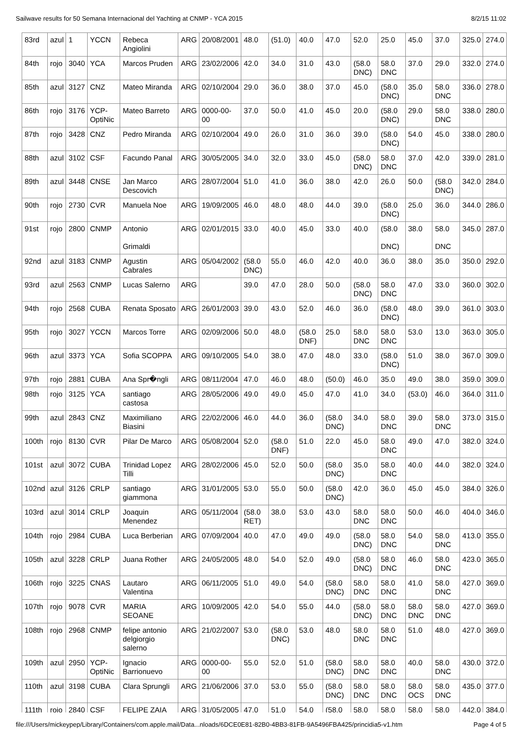Sailwave results for 50 Semana Internacional del Yachting at CNMP - YCA 2015 8/2/15 11:02
| 83rd | azul | 1 | YCCN | Rebeca Angiolini | ARG | 20/08/2001 | 48.0 | (51.0) | 40.0 | 47.0 | 52.0 | 25.0 | 45.0 | 37.0 | 325.0 | 274.0 |
| 84th | rojo | 3040 | YCA | Marcos Pruden | ARG | 23/02/2006 | 42.0 | 34.0 | 31.0 | 43.0 | (58.0 DNC) | 58.0 DNC | 37.0 | 29.0 | 332.0 | 274.0 |
| 85th | azul | 3127 | CNZ | Mateo Miranda | ARG | 02/10/2004 | 29.0 | 36.0 | 38.0 | 37.0 | 45.0 | (58.0 DNC) | 35.0 | 58.0 DNC | 336.0 | 278.0 |
| 86th | rojo | 3176 | YCP-OptiNic | Mateo Barreto | ARG | 0000-00-00 | 37.0 | 50.0 | 41.0 | 45.0 | 20.0 | (58.0 DNC) | 29.0 | 58.0 DNC | 338.0 | 280.0 |
| 87th | rojo | 3428 | CNZ | Pedro Miranda | ARG | 02/10/2004 | 49.0 | 26.0 | 31.0 | 36.0 | 39.0 | (58.0 DNC) | 54.0 | 45.0 | 338.0 | 280.0 |
| 88th | azul | 3102 | CSF | Facundo Panal | ARG | 30/05/2005 | 34.0 | 32.0 | 33.0 | 45.0 | (58.0 DNC) | 58.0 DNC | 37.0 | 42.0 | 339.0 | 281.0 |
| 89th | azul | 3448 | CNSE | Jan Marco Descovich | ARG | 28/07/2004 | 51.0 | 41.0 | 36.0 | 38.0 | 42.0 | 26.0 | 50.0 | (58.0 DNC) | 342.0 | 284.0 |
| 90th | rojo | 2730 | CVR | Manuela Noe | ARG | 19/09/2005 | 46.0 | 48.0 | 48.0 | 44.0 | 39.0 | (58.0 DNC) | 25.0 | 36.0 | 344.0 | 286.0 |
| 91st | rojo | 2800 | CNMP | Antonio Grimaldi | ARG | 02/01/2015 | 33.0 | 40.0 | 45.0 | 33.0 | 40.0 | (58.0 DNC) | 38.0 | 58.0 DNC | 345.0 | 287.0 |
| 92nd | azul | 3183 | CNMP | Agustin Cabrales | ARG | 05/04/2002 | (58.0 DNC) | 55.0 | 46.0 | 42.0 | 40.0 | 36.0 | 38.0 | 35.0 | 350.0 | 292.0 |
| 93rd | azul | 2563 | CNMP | Lucas Salerno | ARG | | 39.0 | 47.0 | 28.0 | 50.0 | (58.0 DNC) | 58.0 DNC | 47.0 | 33.0 | 360.0 | 302.0 |
| 94th | rojo | 2568 | CUBA | Renata Sposato | ARG | 26/01/2003 | 39.0 | 43.0 | 52.0 | 46.0 | 36.0 | (58.0 DNC) | 48.0 | 39.0 | 361.0 | 303.0 |
| 95th | rojo | 3027 | YCCN | Marcos Torre | ARG | 02/09/2006 | 50.0 | 48.0 | (58.0 DNF) | 25.0 | 58.0 DNC | 58.0 DNC | 53.0 | 13.0 | 363.0 | 305.0 |
| 96th | azul | 3373 | YCA | Sofia SCOPPA | ARG | 09/10/2005 | 54.0 | 38.0 | 47.0 | 48.0 | 33.0 | (58.0 DNC) | 51.0 | 38.0 | 367.0 | 309.0 |
| 97th | rojo | 2881 | CUBA | Ana Spr�ngli | ARG | 08/11/2004 | 47.0 | 46.0 | 48.0 | (50.0) | 46.0 | 35.0 | 49.0 | 38.0 | 359.0 | 309.0 |
| 98th | rojo | 3125 | YCA | santiago castosa | ARG | 28/05/2006 | 49.0 | 49.0 | 45.0 | 47.0 | 41.0 | 34.0 | (53.0) | 46.0 | 364.0 | 311.0 |
| 99th | azul | 2843 | CNZ | Maximiliano Biasini | ARG | 22/02/2006 | 46.0 | 44.0 | 36.0 | (58.0 DNC) | 34.0 | 58.0 DNC | 39.0 | 58.0 DNC | 373.0 | 315.0 |
| 100th | rojo | 8130 | CVR | Pilar De Marco | ARG | 05/08/2004 | 52.0 | (58.0 DNF) | 51.0 | 22.0 | 45.0 | 58.0 DNC | 49.0 | 47.0 | 382.0 | 324.0 |
| 101st | azul | 3072 | CUBA | Trinidad Lopez Tilli | ARG | 28/02/2006 | 45.0 | 52.0 | 50.0 | (58.0 DNC) | 35.0 | 58.0 DNC | 40.0 | 44.0 | 382.0 | 324.0 |
| 102nd | azul | 3126 | CRLP | santiago giammona | ARG | 31/01/2005 | 53.0 | 55.0 | 50.0 | (58.0 DNC) | 42.0 | 36.0 | 45.0 | 45.0 | 384.0 | 326.0 |
| 103rd | azul | 3014 | CRLP | Joaquin Menendez | ARG | 05/11/2004 | (58.0 RET) | 38.0 | 53.0 | 43.0 | 58.0 DNC | 58.0 DNC | 50.0 | 46.0 | 404.0 | 346.0 |
| 104th | rojo | 2984 | CUBA | Luca Berberian | ARG | 07/09/2004 | 40.0 | 47.0 | 49.0 | 49.0 | (58.0 DNC) | 58.0 DNC | 54.0 | 58.0 DNC | 413.0 | 355.0 |
| 105th | azul | 3228 | CRLP | Juana Rother | ARG | 24/05/2005 | 48.0 | 54.0 | 52.0 | 49.0 | (58.0 DNC) | 58.0 DNC | 46.0 | 58.0 DNC | 423.0 | 365.0 |
| 106th | rojo | 3225 | CNAS | Lautaro Valentina | ARG | 06/11/2005 | 51.0 | 49.0 | 54.0 | (58.0 DNC) | 58.0 DNC | 58.0 DNC | 41.0 | 58.0 DNC | 427.0 | 369.0 |
| 107th | rojo | 9078 | CVR | MARIA SEOANE | ARG | 10/09/2005 | 42.0 | 54.0 | 55.0 | 44.0 | (58.0 DNC) | 58.0 DNC | 58.0 DNC | 58.0 DNC | 427.0 | 369.0 |
| 108th | rojo | 2968 | CNMP | felipe antonio delgiorgio salerno | ARG | 21/02/2007 | 53.0 | (58.0 DNC) | 53.0 | 48.0 | 58.0 DNC | 58.0 DNC | 51.0 | 48.0 | 427.0 | 369.0 |
| 109th | azul | 2950 | YCP-OptiNic | Ignacio Barrionuevo | ARG | 0000-00-00 | 55.0 | 52.0 | 51.0 | (58.0 DNC) | 58.0 DNC | 58.0 DNC | 40.0 | 58.0 DNC | 430.0 | 372.0 |
| 110th | azul | 3198 | CUBA | Clara Sprungli | ARG | 21/06/2006 | 37.0 | 53.0 | 55.0 | (58.0 DNC) | 58.0 DNC | 58.0 DNC | 58.0 OCS | 58.0 DNC | 435.0 | 377.0 |
| 111th | rojo | 2840 | CSF | FELIPE ZAIA | ARG | 31/05/2005 | 47.0 | 51.0 | 54.0 | (58.0 | 58.0 | 58.0 | 58.0 | 58.0 | 442.0 | 384.0 |
file:///Users/mickeypep/Library/Containers/com.apple.mail/Data...nloads/6DCE0E81-82B0-4BB3-81FB-9A5496FBA425/princidia5-v1.htm Page 4 of 5